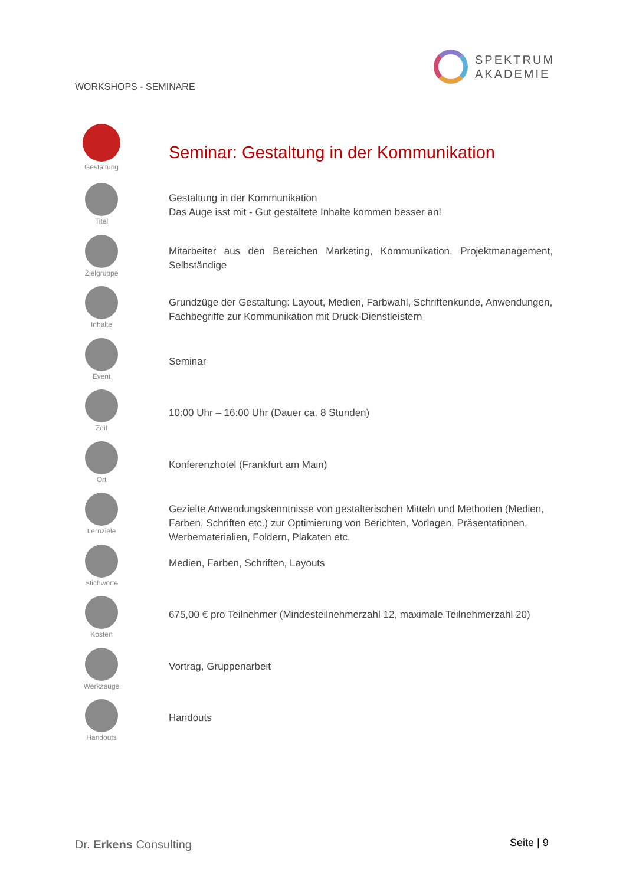WORKSHOPS - SEMINARE
SPEKTRUM
AKADEMIE
Gestaltung
Seminar: Gestaltung in der Kommunikation
Titel
Gestaltung in der Kommunikation
Das Auge isst mit - Gut gestaltete Inhalte kommen besser an!
Zielgruppe
Mitarbeiter aus den Bereichen Marketing, Kommunikation, Projektmanagement, Selbständige
Inhalte
Grundzüge der Gestaltung: Layout, Medien, Farbwahl, Schriftenkunde, Anwendungen, Fachbegriffe zur Kommunikation mit Druck-Dienstleistern
Event
Seminar
Zeit
10:00 Uhr – 16:00 Uhr (Dauer ca. 8 Stunden)
Ort
Konferenzhotel (Frankfurt am Main)
Lernziele
Gezielte Anwendungskenntnisse von gestalterischen Mitteln und Methoden (Medien, Farben, Schriften etc.) zur Optimierung von Berichten, Vorlagen, Präsentationen, Werbematerialien, Foldern, Plakaten etc.
Stichworte
Medien, Farben, Schriften, Layouts
Kosten
675,00 € pro Teilnehmer (Mindesteilnehmerzahl 12, maximale Teilnehmerzahl 20)
Werkzeuge
Vortrag, Gruppenarbeit
Handouts
Handouts
Dr. Erkens Consulting Seite | 9